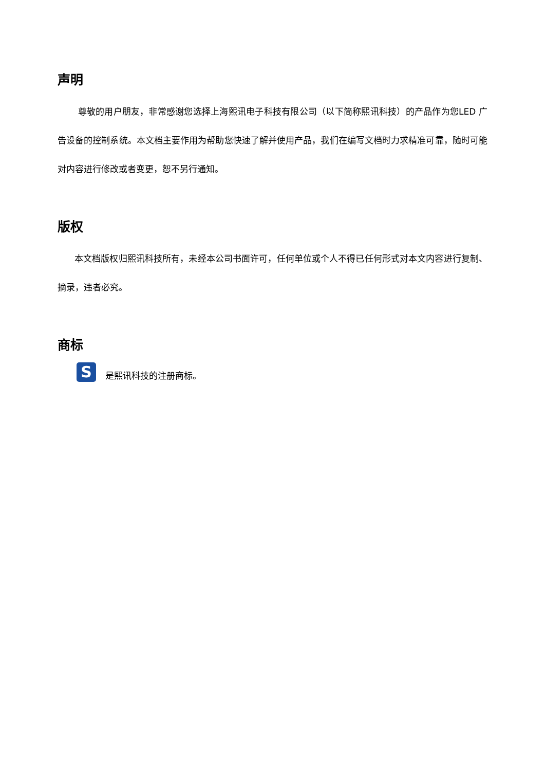声明
尊敬的用户朋友，非常感谢您选择上海熙讯电子科技有限公司（以下简称熙讯科技）的产品作为您LED 广告设备的控制系统。本文档主要作用为帮助您快速了解并使用产品，我们在编写文档时力求精准可靠，随时可能对内容进行修改或者变更，恕不另行通知。
版权
本文档版权归熙讯科技所有，未经本公司书面许可，任何单位或个人不得已任何形式对本文内容进行复制、摘录，违者必究。
商标
S
是熙讯科技的注册商标。